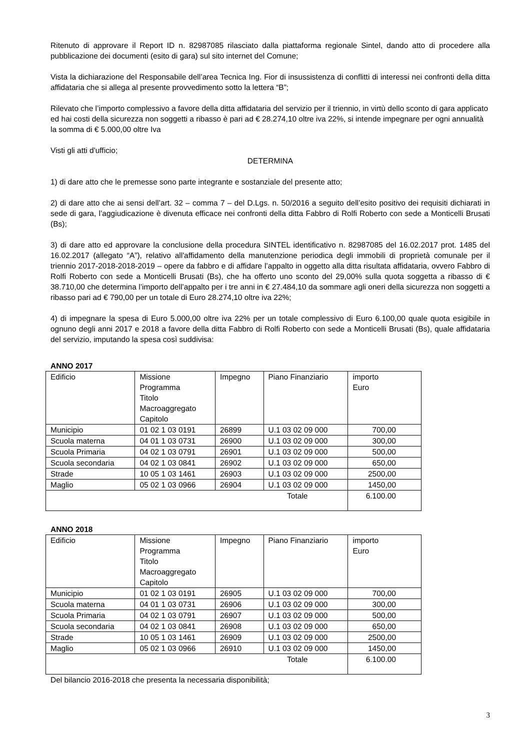Ritenuto di approvare il Report ID n. 82987085 rilasciato dalla piattaforma regionale Sintel, dando atto di procedere alla pubblicazione dei documenti (esito di gara) sul sito internet del Comune;
Vista la dichiarazione del Responsabile dell’area Tecnica Ing. Fior di insussistenza di conflitti di interessi nei confronti della ditta affidataria che si allega al presente provvedimento sotto la lettera “B”;
Rilevato che l’importo complessivo a favore della ditta affidataria del servizio per il triennio, in virtù dello sconto di gara applicato ed hai costi della sicurezza non soggetti a ribasso è pari ad € 28.274,10 oltre iva 22%, si intende impegnare per ogni annualità la somma di € 5.000,00 oltre Iva
Visti gli atti d'ufficio;
DETERMINA
1) di dare atto che le premesse sono parte integrante e sostanziale del presente atto;
2) di dare atto che ai sensi dell’art. 32 – comma 7 – del D.Lgs. n. 50/2016 a seguito dell’esito positivo dei requisiti dichiarati in sede di gara, l’aggiudicazione è divenuta efficace nei confronti della ditta Fabbro di Rolfi Roberto con sede a Monticelli Brusati (Bs);
3) di dare atto ed approvare la conclusione della procedura SINTEL identificativo n. 82987085 del 16.02.2017 prot. 1485 del 16.02.2017 (allegato “A”), relativo all'affidamento della manutenzione periodica degli immobili di proprietà comunale per il triennio 2017-2018-2018-2019 – opere da fabbro e di affidare l’appalto in oggetto alla ditta risultata affidataria, ovvero Fabbro di Rolfi Roberto con sede a Monticelli Brusati (Bs), che ha offerto uno sconto del 29,00% sulla quota soggetta a ribasso di € 38.710,00 che determina l’importo dell’appalto per i tre anni in € 27.484,10 da sommare agli oneri della sicurezza non soggetti a ribasso pari ad € 790,00 per un totale di Euro 28.274,10 oltre iva 22%;
4) di impegnare la spesa di Euro 5.000,00 oltre iva 22% per un totale complessivo di Euro 6.100,00 quale quota esigibile in ognuno degli anni 2017 e 2018 a favore della ditta Fabbro di Rolfi Roberto con sede a Monticelli Brusati (Bs), quale affidataria del servizio, imputando la spesa così suddivisa:
ANNO 2017
| Edificio | Missione Programma Titolo Macroaggregato Capitolo | Impegno | Piano Finanziario | importo Euro |
| Municipio | 01 02 1 03 0191 | 26899 | U.1 03 02 09 000 | 700,00 |
| Scuola materna | 04 01 1 03 0731 | 26900 | U.1 03 02 09 000 | 300,00 |
| Scuola Primaria | 04 02 1 03 0791 | 26901 | U.1 03 02 09 000 | 500,00 |
| Scuola secondaria | 04 02 1 03 0841 | 26902 | U.1 03 02 09 000 | 650,00 |
| Strade | 10 05 1 03 1461 | 26903 | U.1 03 02 09 000 | 2500,00 |
| Maglio | 05 02 1 03 0966 | 26904 | U.1 03 02 09 000 | 1450,00 |
| Totale | | | | 6.100.00 |
ANNO 2018
| Edificio | Missione Programma Titolo Macroaggregato Capitolo | Impegno | Piano Finanziario | importo Euro |
| Municipio | 01 02 1 03 0191 | 26905 | U.1 03 02 09 000 | 700,00 |
| Scuola materna | 04 01 1 03 0731 | 26906 | U.1 03 02 09 000 | 300,00 |
| Scuola Primaria | 04 02 1 03 0791 | 26907 | U.1 03 02 09 000 | 500,00 |
| Scuola secondaria | 04 02 1 03 0841 | 26908 | U.1 03 02 09 000 | 650,00 |
| Strade | 10 05 1 03 1461 | 26909 | U.1 03 02 09 000 | 2500,00 |
| Maglio | 05 02 1 03 0966 | 26910 | U.1 03 02 09 000 | 1450,00 |
| Totale | | | | 6.100.00 |
Del bilancio 2016-2018 che presenta la necessaria disponibilità;
3